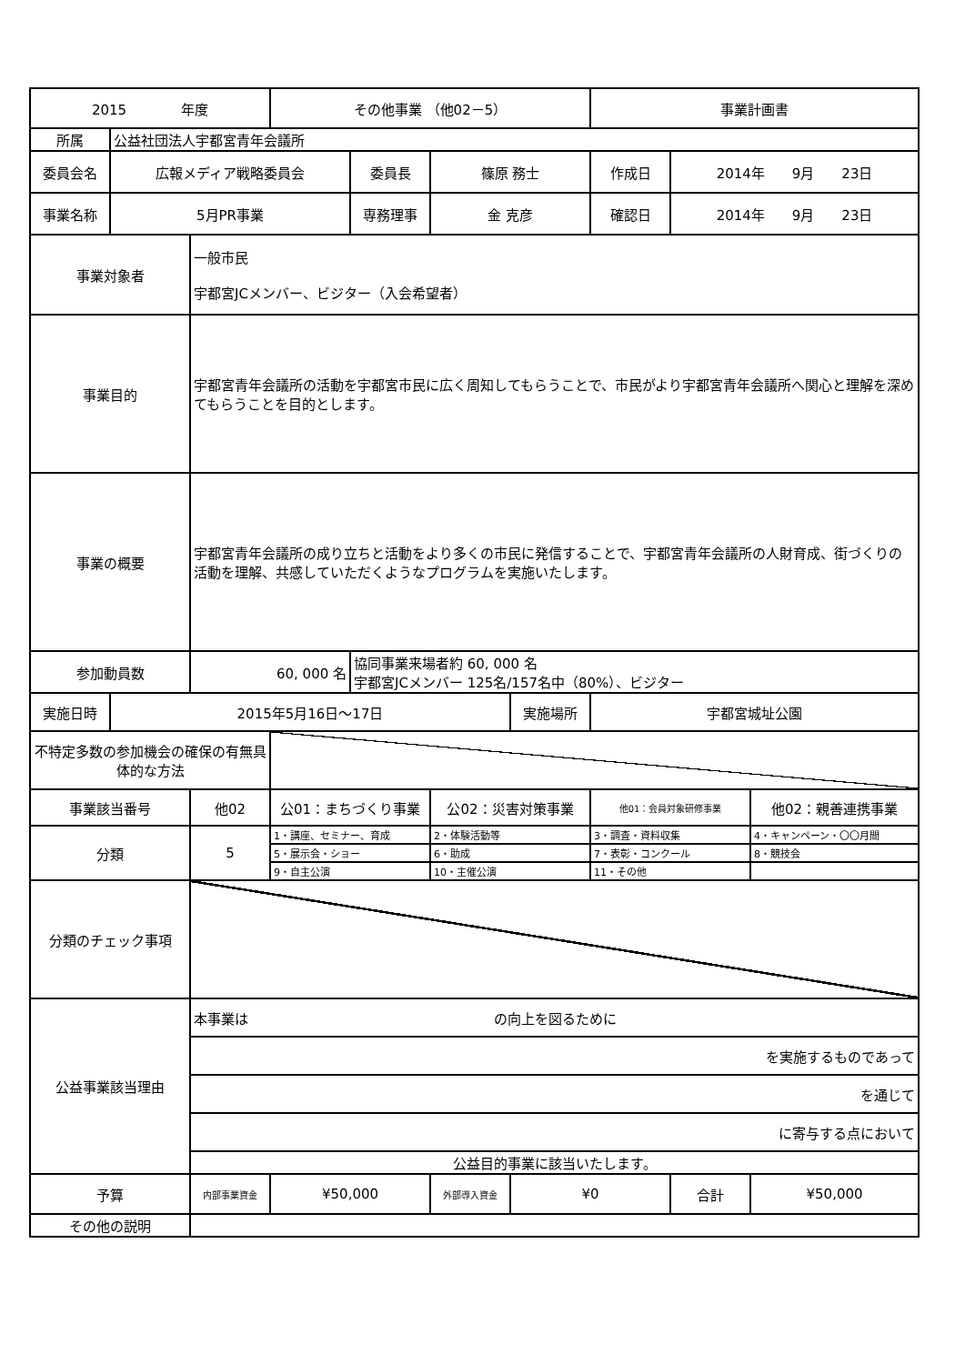| 2015 年度 | | | その他事業 （他02－5） | | | | 事業計画書 | | |
| 所属 | 公益社団法人宇都宮青年会議所 | | | | | | | | |
| 委員会名 | 広報メディア戦略委員会 | | | 委員長 | 篠原 務士 | | 作成日 | 2014年 9月 23日 | |
| 事業名称 | 5月PR事業 | | | 専務理事 | 金 克彦 | | 確認日 | 2014年 9月 23日 | |
| 事業対象者 | | 一般市民 宇都宮JCメンバー、ビジター（入会希望者） | | | | | | | |
| 事業目的 | | 宇都宮青年会議所の活動を宇都宮市民に広く周知してもらうことで、市民がより宇都宮青年会議所へ関心と理解を深めてもらうことを目的とします。 | | | | | | | |
| 事業の概要 | | 宇都宮青年会議所の成り立ちと活動をより多くの市民に発信することで、宇都宮青年会議所の人財育成、街づくりの活動を理解、共感していただくようなプログラムを実施いたします。 | | | | | | | |
| 参加動員数 | | 60, 000 名 | | 協同事業来場者約 60, 000 名 宇都宮JCメンバー 125名/157名中（80%）、ビジター | | | | | |
| 実施日時 | 2015年5月16日～17日 | | | | | 実施場所 | 宇都宮城址公園 | | |
| 不特定多数の参加機会の確保の有無具体的な方法 | | | | | | | | | |
| 事業該当番号 | | 他02 | 公01：まちづくり事業 | | 公02：災害対策事業 | | 他01：会員対象研修事業 | | 他02：親善連携事業 |
| 分類 | | 5 | 1・講座、セミナー、育成 | | 2・体験活動等 | | 3・調査・資料収集 | | 4・キャンペーン・〇〇月間 |
| | | | 5・展示会・ショー | | 6・助成 | | 7・表彰・コンクール | | 8・競技会 |
| | | | 9・自主公演 | | 10・主催公演 | | 11・その他 | | |
| 分類のチェック事項 | | | | | | | | | |
| 公益事業該当理由 | | 本事業は の向上を図るために | | | | | | | |
| | | を実施するものであって | | | | | | | |
| | | を通じて | | | | | | | |
| | | に寄与する点において | | | | | | | |
| | | 公益目的事業に該当いたします。 | | | | | | | |
| 予算 | | 内部事業資金 | ¥50,000 | | 外部導入資金 | ¥0 | | 合計 | ¥50,000 |
| その他の説明 | | | | | | | | | |